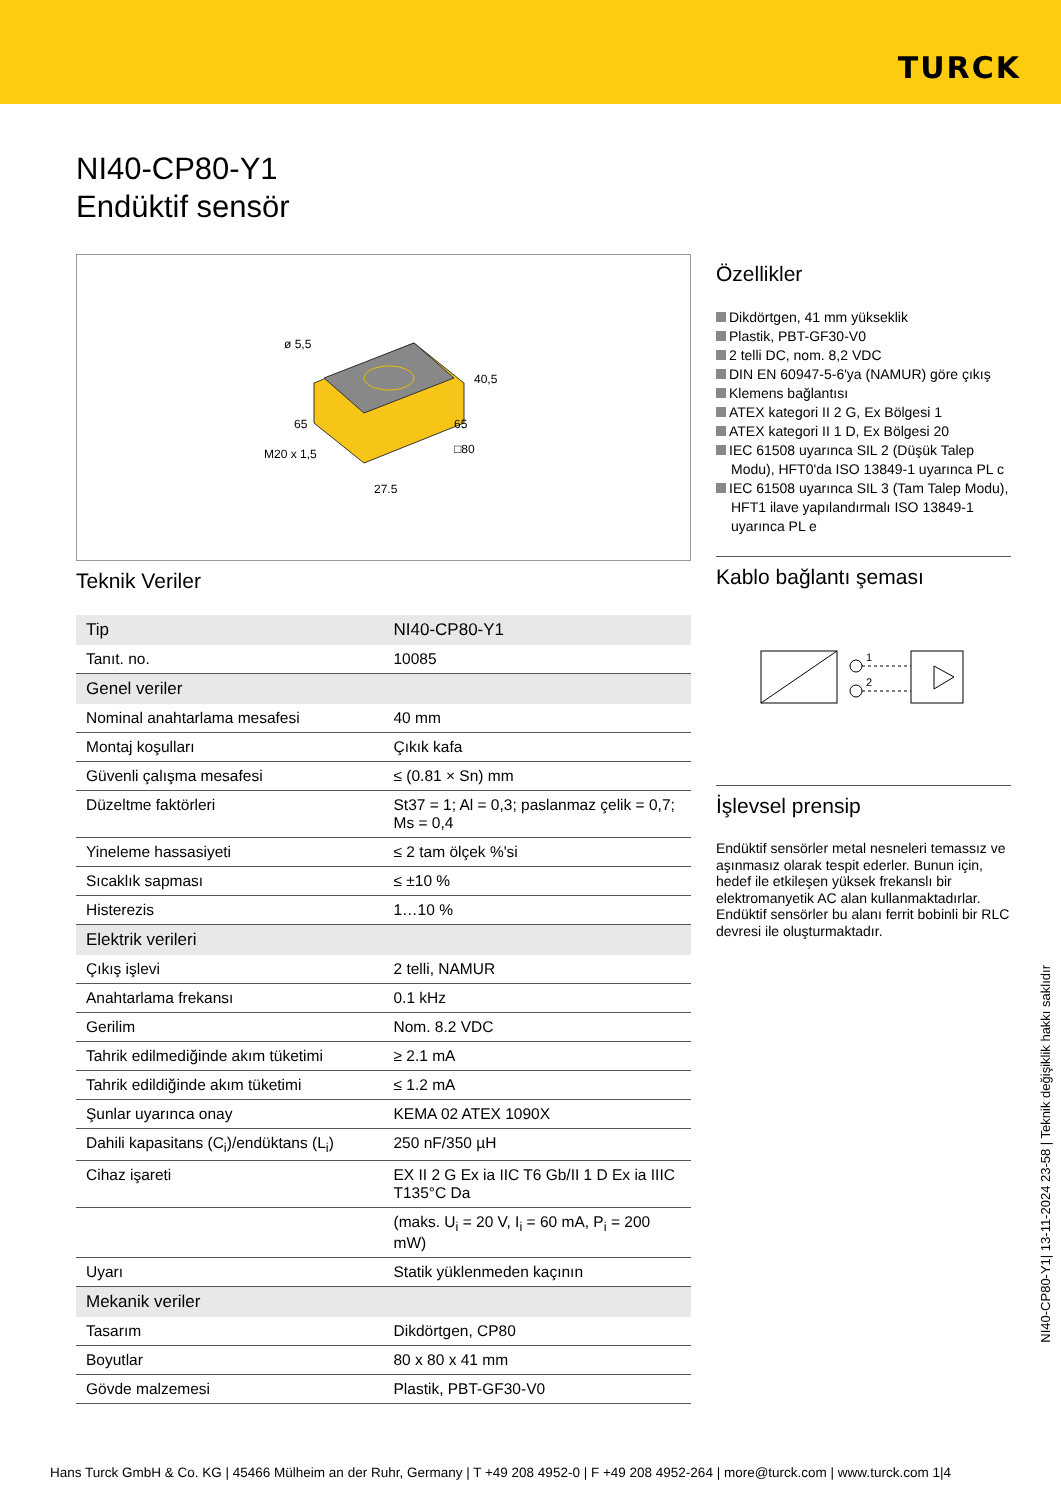TURCK
NI40-CP80-Y1
Endüktif sensör
ø 5,5
40,5
M20 x 1,5
27,5
65
65
□80
Teknik Veriler
| Tip | NI40-CP80-Y1 |
| Tanıt. no. | 10085 |
| Genel veriler | |
| Nominal anahtarlama mesafesi | 40 mm |
| Montaj koşulları | Çıkık kafa |
| Güvenli çalışma mesafesi | ≤ (0.81 × Sn) mm |
| Düzeltme faktörleri | St37 = 1; Al = 0,3; paslanmaz çelik = 0,7; Ms = 0,4 |
| Yineleme hassasiyeti | ≤ 2 tam ölçek %'si |
| Sıcaklık sapması | ≤ ±10 % |
| Histerezis | 1…10 % |
| Elektrik verileri | |
| Çıkış işlevi | 2 telli, NAMUR |
| Anahtarlama frekansı | 0.1 kHz |
| Gerilim | Nom. 8.2 VDC |
| Tahrik edilmediğinde akım tüketimi | ≥ 2.1 mA |
| Tahrik edildiğinde akım tüketimi | ≤ 1.2 mA |
| Şunlar uyarınca onay | KEMA 02 ATEX 1090X |
| Dahili kapasitans (C<sub>i</sub>)/endüktans (L<sub>i</sub>) | 250 nF/350 µH |
| Cihaz işareti | EX II 2 G Ex ia IIC T6 Gb/II 1 D Ex ia IIIC T135°C Da |
| | (maks. U<sub>i</sub> = 20 V, I<sub>i</sub> = 60 mA, P<sub>i</sub> = 200 mW) |
| Uyarı | Statik yüklenmeden kaçının |
| Mekanik veriler | |
| Tasarım | Dikdörtgen, CP80 |
| Boyutlar | 80 x 80 x 41 mm |
| Gövde malzemesi | Plastik, PBT-GF30-V0 |
Özellikler
Dikdörtgen, 41 mm yükseklik
Plastik, PBT-GF30-V0
2 telli DC, nom. 8,2 VDC
DIN EN 60947-5-6'ya (NAMUR) göre çıkış
Klemens bağlantısı
ATEX kategori II 2 G, Ex Bölgesi 1
ATEX kategori II 1 D, Ex Bölgesi 20
IEC 61508 uyarınca SIL 2 (Düşük Talep Modu), HFT0'da ISO 13849-1 uyarınca PL c
IEC 61508 uyarınca SIL 3 (Tam Talep Modu), HFT1 ilave yapılandırmalı ISO 13849-1 uyarınca PL e
Kablo bağlantı şeması
1
2
İşlevsel prensip
Endüktif sensörler metal nesneleri temassız ve aşınmasız olarak tespit ederler. Bunun için, hedef ile etkileşen yüksek frekanslı bir elektromanyetik AC alan kullanmaktadırlar. Endüktif sensörler bu alanı ferrit bobinli bir RLC devresi ile oluşturmaktadır.
NI40-CP80-Y1| 13-11-2024 23-58 | Teknik değişiklik hakkı saklıdır
Hans Turck GmbH & Co. KG | 45466 Mülheim an der Ruhr, Germany | T +49 208 4952-0 | F +49 208 4952-264 | more@turck.com | www.turck.com 1|4